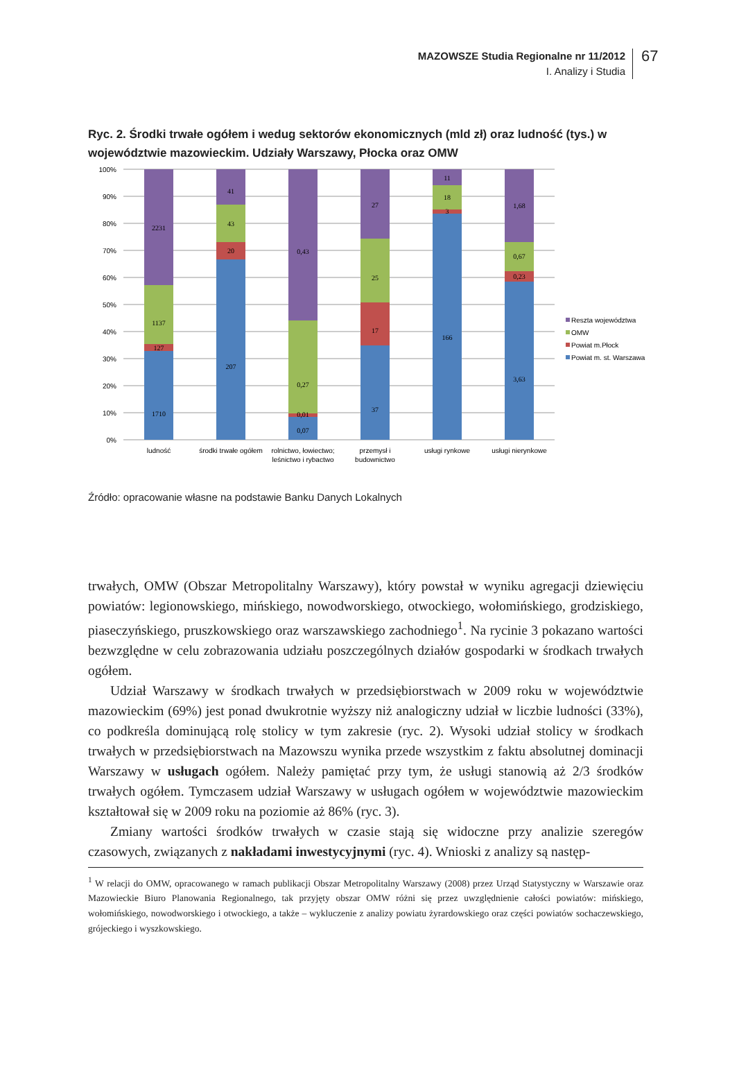MAZOWSZE Studia Regionalne nr 11/2012
I. Analizy i Studia
67
Ryc. 2. Środki trwałe ogółem i wedug sektorów ekonomicznych (mld zł) oraz ludność (tys.) w województwie mazowieckim. Udziały Warszawy, Płocka oraz OMW
100%
90%
80%
70%
60%
50%
40%
30%
20%
10%
0%
2231
1137
127
1710
41
43
20
207
0,43
0,27
0,01
0,07
27
25
17
37
11
18
3
166
1,68
0,67
0,23
3,63
ludność
środki trwałe ogółem
rolnictwo, łowiectwo;
leśnictwo i rybactwo
przemysł i
budownictwo
usługi rynkowe
usługi nierynkowe
Reszta województwa
OMW
Powiat m.Płock
Powiat m. st. Warszawa
Źródło: opracowanie własne na podstawie Banku Danych Lokalnych
trwałych, OMW (Obszar Metropolitalny Warszawy), który powstał w wyniku agregacji dziewięciu powiatów: legionowskiego, mińskiego, nowodworskiego, otwockiego, wołomińskiego, grodziskiego, piaseczyńskiego, pruszkowskiego oraz warszawskiego zachodniego<sup>1</sup>. Na rycinie 3 pokazano wartości bezwzględne w celu zobrazowania udziału poszczególnych działów gospodarki w środkach trwałych ogółem.
Udział Warszawy w środkach trwałych w przedsiębiorstwach w 2009 roku w województwie mazowieckim (69%) jest ponad dwukrotnie wyższy niż analogiczny udział w liczbie ludności (33%), co podkreśla dominującą rolę stolicy w tym zakresie (ryc. 2). Wysoki udział stolicy w środkach trwałych w przedsiębiorstwach na Mazowszu wynika przede wszystkim z faktu absolutnej dominacji Warszawy w usługach ogółem. Należy pamiętać przy tym, że usługi stanowią aż 2/3 środków trwałych ogółem. Tymczasem udział Warszawy w usługach ogółem w województwie mazowieckim kształtował się w 2009 roku na poziomie aż 86% (ryc. 3).
Zmiany wartości środków trwałych w czasie stają się widoczne przy analizie szeregów czasowych, związanych z nakładami inwestycyjnymi (ryc. 4). Wnioski z analizy są następ-
<sup>1</sup> W relacji do OMW, opracowanego w ramach publikacji Obszar Metropolitalny Warszawy (2008) przez Urząd Statystyczny w Warszawie oraz Mazowieckie Biuro Planowania Regionalnego, tak przyjęty obszar OMW różni się przez uwzględnienie całości powiatów: mińskiego, wołomińskiego, nowodworskiego i otwockiego, a także – wykluczenie z analizy powiatu żyrardowskiego oraz części powiatów sochaczewskiego, grójeckiego i wyszkowskiego.